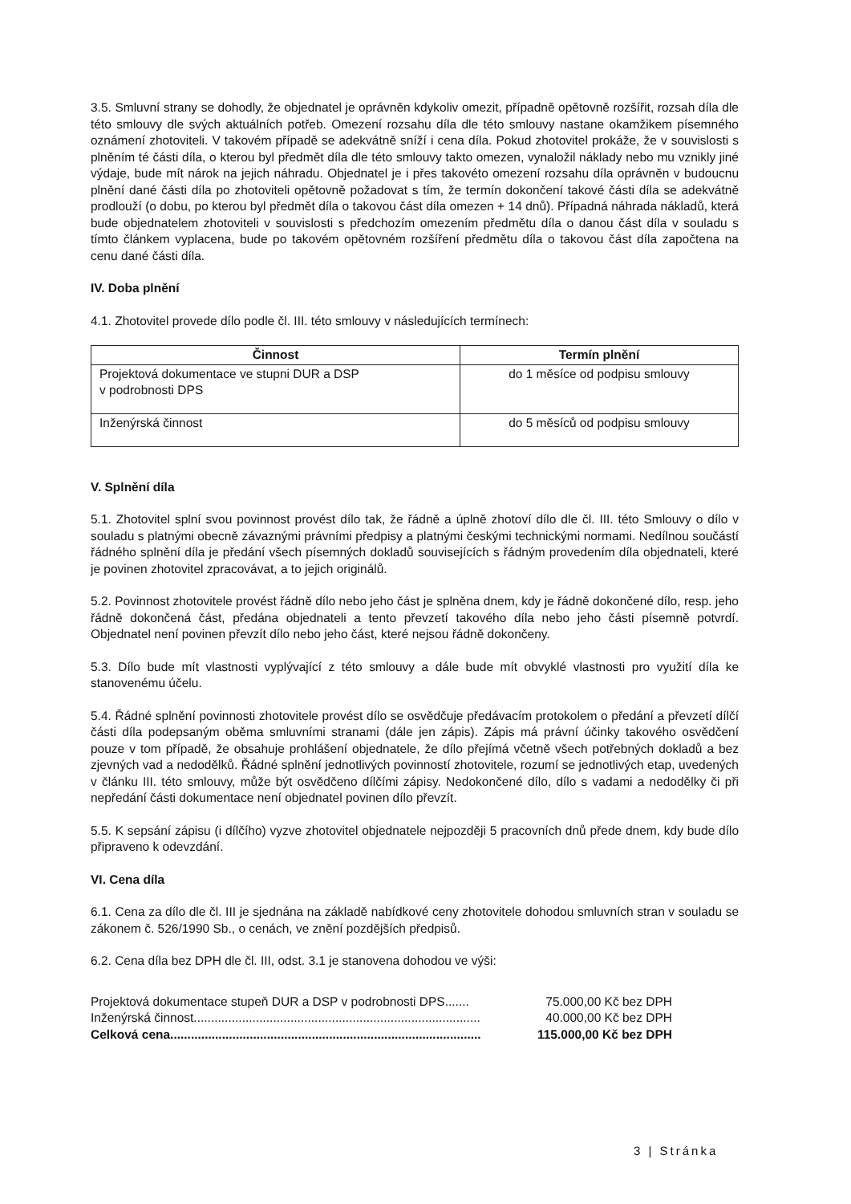3.5. Smluvní strany se dohodly, že objednatel je oprávněn kdykoliv omezit, případně opětovně rozšířit, rozsah díla dle této smlouvy dle svých aktuálních potřeb. Omezení rozsahu díla dle této smlouvy nastane okamžikem písemného oznámení zhotoviteli. V takovém případě se adekvátně sníží i cena díla. Pokud zhotovitel prokáže, že v souvislosti s plněním té části díla, o kterou byl předmět díla dle této smlouvy takto omezen, vynaložil náklady nebo mu vznikly jiné výdaje, bude mít nárok na jejich náhradu. Objednatel je i přes takovéto omezení rozsahu díla oprávněn v budoucnu plnění dané části díla po zhotoviteli opětovně požadovat s tím, že termín dokončení takové části díla se adekvátně prodlouží (o dobu, po kterou byl předmět díla o takovou část díla omezen + 14 dnů). Případná náhrada nákladů, která bude objednatelem zhotoviteli v souvislosti s předchozím omezením předmětu díla o danou část díla v souladu s tímto článkem vyplacena, bude po takovém opětovném rozšíření předmětu díla o takovou část díla započtena na cenu dané části díla.
IV. Doba plnění
4.1. Zhotovitel provede dílo podle čl. III. této smlouvy v následujících termínech:
| Činnost | Termín plnění |
| --- | --- |
| Projektová dokumentace ve stupni DUR a DSP v podrobnosti DPS | do 1 měsíce od podpisu smlouvy |
| Inženýrská činnost | do 5 měsíců od podpisu smlouvy |
V. Splnění díla
5.1. Zhotovitel splní svou povinnost provést dílo tak, že řádně a úplně zhotoví dílo dle čl. III. této Smlouvy o dílo v souladu s platnými obecně závaznými právními předpisy a platnými českými technickými normami. Nedílnou součástí řádného splnění díla je předání všech písemných dokladů souvisejících s řádným provedením díla objednateli, které je povinen zhotovitel zpracovávat, a to jejich originálů.
5.2. Povinnost zhotovitele provést řádně dílo nebo jeho část je splněna dnem, kdy je řádně dokončené dílo, resp. jeho řádně dokončená část, předána objednateli a tento převzetí takového díla nebo jeho části písemně potvrdí. Objednatel není povinen převzít dílo nebo jeho část, které nejsou řádně dokončeny.
5.3. Dílo bude mít vlastnosti vyplývající z této smlouvy a dále bude mít obvyklé vlastnosti pro využití díla ke stanovenému účelu.
5.4. Řádné splnění povinnosti zhotovitele provést dílo se osvědčuje předávacím protokolem o předání a převzetí dílčí části díla podepsaným oběma smluvními stranami (dále jen zápis). Zápis má právní účinky takového osvědčení pouze v tom případě, že obsahuje prohlášení objednatele, že dílo přejímá včetně všech potřebných dokladů a bez zjevných vad a nedodělků. Řádné splnění jednotlivých povinností zhotovitele, rozumí se jednotlivých etap, uvedených v článku III. této smlouvy, může být osvědčeno dílčími zápisy. Nedokončené dílo, dílo s vadami a nedodělky či při nepředání části dokumentace není objednatel povinen dílo převzít.
5.5. K sepsání zápisu (i dílčího) vyzve zhotovitel objednatele nejpozději 5 pracovních dnů přede dnem, kdy bude dílo připraveno k odevzdání.
VI. Cena díla
6.1. Cena za dílo dle čl. III je sjednána na základě nabídkové ceny zhotovitele dohodou smluvních stran v souladu se zákonem č. 526/1990 Sb., o cenách, ve znění pozdějších předpisů.
6.2. Cena díla bez DPH dle čl. III, odst. 3.1 je stanovena dohodou ve výši:
Projektová dokumentace stupeň DUR a DSP v podrobnosti DPS....... 75.000,00 Kč bez DPH
Inženýrská činnost................................................................................... 40.000,00 Kč bez DPH
Celková cena.......................................................................................... 115.000,00 Kč bez DPH
3 | Stránka